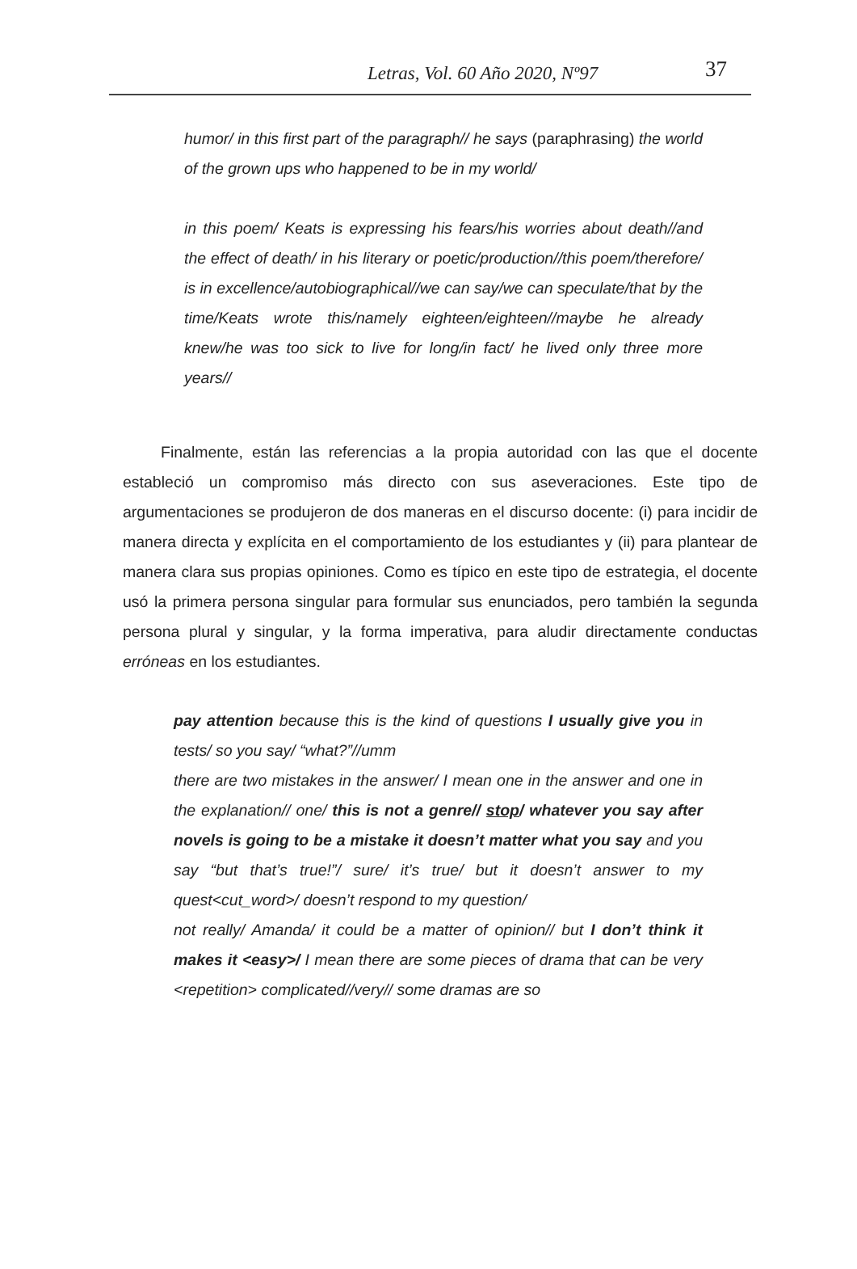Letras, Vol. 60 Año 2020, Nº97 37
humor/ in this first part of the paragraph// he says (paraphrasing) the world of the grown ups who happened to be in my world/
in this poem/ Keats is expressing his fears/his worries about death//and the effect of death/ in his literary or poetic/production//this poem/therefore/ is in excellence/autobiographical//we can say/we can speculate/that by the time/Keats wrote this/namely eighteen/eighteen//maybe he already knew/he was too sick to live for long/in fact/ he lived only three more years//
Finalmente, están las referencias a la propia autoridad con las que el docente estableció un compromiso más directo con sus aseveraciones. Este tipo de argumentaciones se produjeron de dos maneras en el discurso docente: (i) para incidir de manera directa y explícita en el comportamiento de los estudiantes y (ii) para plantear de manera clara sus propias opiniones. Como es típico en este tipo de estrategia, el docente usó la primera persona singular para formular sus enunciados, pero también la segunda persona plural y singular, y la forma imperativa, para aludir directamente conductas erróneas en los estudiantes.
pay attention because this is the kind of questions I usually give you in tests/ so you say/ “what?”//umm
there are two mistakes in the answer/ I mean one in the answer and one in the explanation// one/ this is not a genre// stop/ whatever you say after novels is going to be a mistake it doesn’t matter what you say and you say “but that’s true!”/ sure/ it’s true/ but it doesn’t answer to my quest<cut_word>/ doesn’t respond to my question/
not really/ Amanda/ it could be a matter of opinion// but I don’t think it makes it <easy>/ I mean there are some pieces of drama that can be very <repetition> complicated//very// some dramas are so